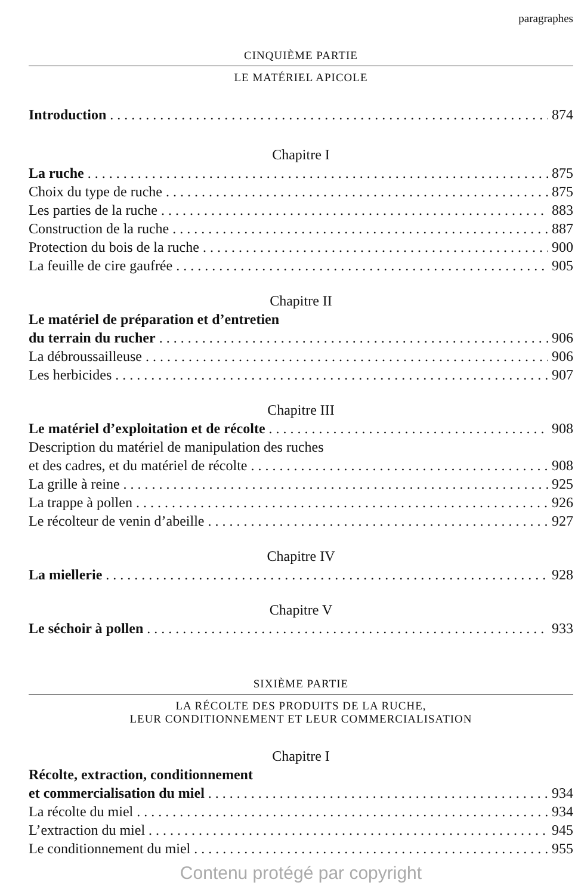paragraphes
CINQUIÈME PARTIE
LE MATÉRIEL APICOLE
Introduction 874
Chapitre I
La ruche 875
Choix du type de ruche 875
Les parties de la ruche 883
Construction de la ruche 887
Protection du bois de la ruche 900
La feuille de cire gaufrée 905
Chapitre II
Le matériel de préparation et d’entretien
du terrain du rucher 906
La débroussailleuse 906
Les herbicides 907
Chapitre III
Le matériel d’exploitation et de récolte 908
Description du matériel de manipulation des ruches
et des cadres, et du matériel de récolte 908
La grille à reine 925
La trappe à pollen 926
Le récolteur de venin d’abeille 927
Chapitre IV
La miellerie 928
Chapitre V
Le séchoir à pollen 933
SIXIÈME PARTIE
LA RÉCOLTE DES PRODUITS DE LA RUCHE,
LEUR CONDITIONNEMENT ET LEUR COMMERCIALISATION
Chapitre I
Récolte, extraction, conditionnement
et commercialisation du miel 934
La récolte du miel 934
L’extraction du miel 945
Le conditionnement du miel 955
Contenu protégé par copyright